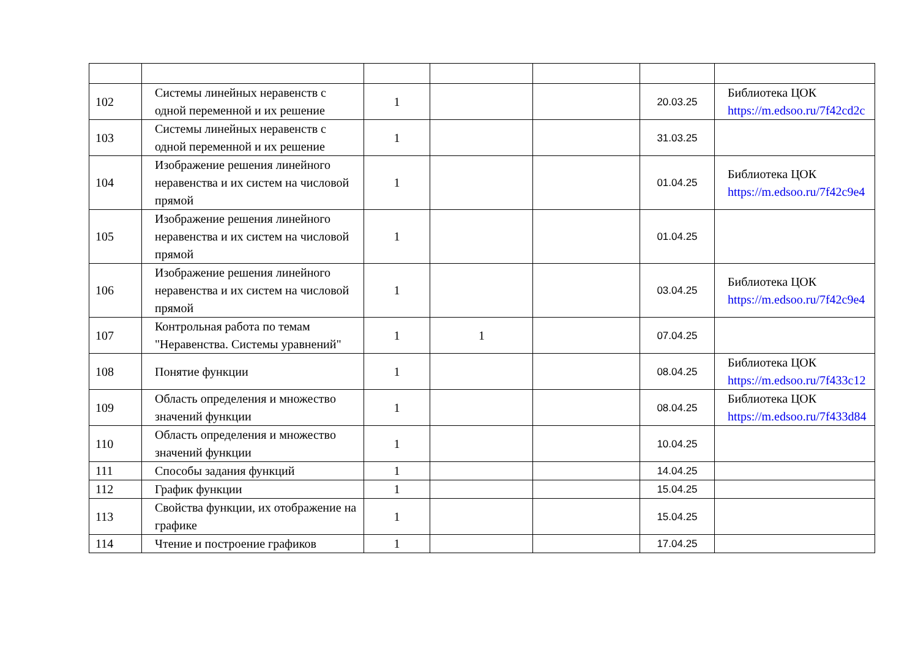| 102 | Системы линейных неравенств с одной переменной и их решение | 1 | | | 20.03.25 | Библиотека ЦОК https://m.edsoo.ru/7f42cd2c |
| 103 | Системы линейных неравенств с одной переменной и их решение | 1 | | | 31.03.25 | |
| 104 | Изображение решения линейного неравенства и их систем на числовой прямой | 1 | | | 01.04.25 | Библиотека ЦОК https://m.edsoo.ru/7f42c9e4 |
| 105 | Изображение решения линейного неравенства и их систем на числовой прямой | 1 | | | 01.04.25 | |
| 106 | Изображение решения линейного неравенства и их систем на числовой прямой | 1 | | | 03.04.25 | Библиотека ЦОК https://m.edsoo.ru/7f42c9e4 |
| 107 | Контрольная работа по темам "Неравенства. Системы уравнений" | 1 | 1 | | 07.04.25 | |
| 108 | Понятие функции | 1 | | | 08.04.25 | Библиотека ЦОК https://m.edsoo.ru/7f433c12 |
| 109 | Область определения и множество значений функции | 1 | | | 08.04.25 | Библиотека ЦОК https://m.edsoo.ru/7f433d84 |
| 110 | Область определения и множество значений функции | 1 | | | 10.04.25 | |
| 111 | Способы задания функций | 1 | | | 14.04.25 | |
| 112 | График функции | 1 | | | 15.04.25 | |
| 113 | Свойства функции, их отображение на графике | 1 | | | 15.04.25 | |
| 114 | Чтение и построение графиков | 1 | | | 17.04.25 | |